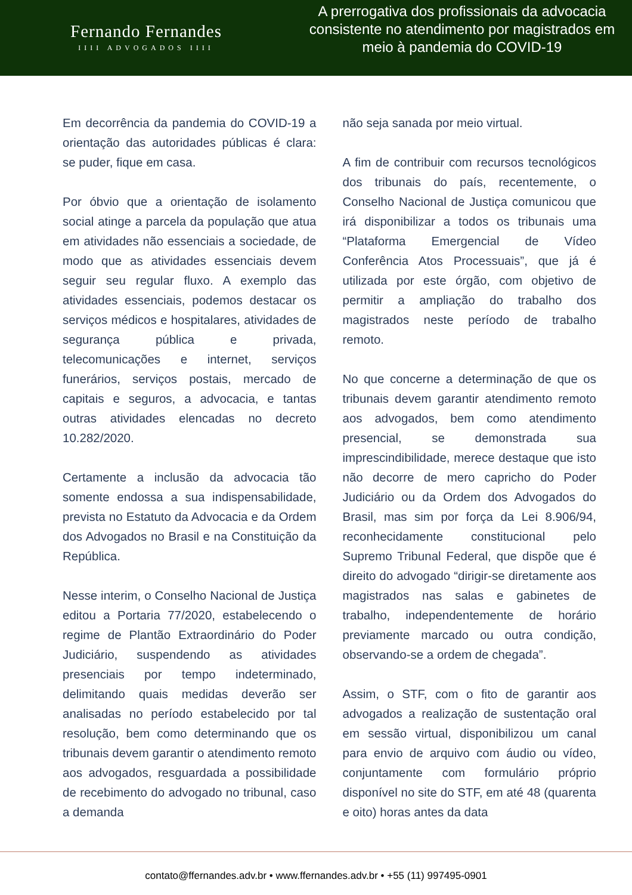Fernando Fernandes
IIII ADVOGADOS IIII
A prerrogativa dos profissionais da advocacia consistente no atendimento por magistrados em meio à pandemia do COVID-19
Em decorrência da pandemia do COVID-19 a orientação das autoridades públicas é clara: se puder, fique em casa.
Por óbvio que a orientação de isolamento social atinge a parcela da população que atua em atividades não essenciais a sociedade, de modo que as atividades essenciais devem seguir seu regular fluxo. A exemplo das atividades essenciais, podemos destacar os serviços médicos e hospitalares, atividades de segurança pública e privada, telecomunicações e internet, serviços funerários, serviços postais, mercado de capitais e seguros, a advocacia, e tantas outras atividades elencadas no decreto 10.282/2020.
Certamente a inclusão da advocacia tão somente endossa a sua indispensabilidade, prevista no Estatuto da Advocacia e da Ordem dos Advogados no Brasil e na Constituição da República.
Nesse interim, o Conselho Nacional de Justiça editou a Portaria 77/2020, estabelecendo o regime de Plantão Extraordinário do Poder Judiciário, suspendendo as atividades presenciais por tempo indeterminado, delimitando quais medidas deverão ser analisadas no período estabelecido por tal resolução, bem como determinando que os tribunais devem garantir o atendimento remoto aos advogados, resguardada a possibilidade de recebimento do advogado no tribunal, caso a demanda
não seja sanada por meio virtual.
A fim de contribuir com recursos tecnológicos dos tribunais do país, recentemente, o Conselho Nacional de Justiça comunicou que irá disponibilizar a todos os tribunais uma “Plataforma Emergencial de Vídeo Conferência Atos Processuais”, que já é utilizada por este órgão, com objetivo de permitir a ampliação do trabalho dos magistrados neste período de trabalho remoto.
No que concerne a determinação de que os tribunais devem garantir atendimento remoto aos advogados, bem como atendimento presencial, se demonstrada sua imprescindibilidade, merece destaque que isto não decorre de mero capricho do Poder Judiciário ou da Ordem dos Advogados do Brasil, mas sim por força da Lei 8.906/94, reconhecidamente constitucional pelo Supremo Tribunal Federal, que dispõe que é direito do advogado “dirigir-se diretamente aos magistrados nas salas e gabinetes de trabalho, independentemente de horário previamente marcado ou outra condição, observando-se a ordem de chegada”.
Assim, o STF, com o fito de garantir aos advogados a realização de sustentação oral em sessão virtual, disponibilizou um canal para envio de arquivo com áudio ou vídeo, conjuntamente com formulário próprio disponível no site do STF, em até 48 (quarenta e oito) horas antes da data
contato@ffernandes.adv.br • www.ffernandes.adv.br • +55 (11) 997495-0901